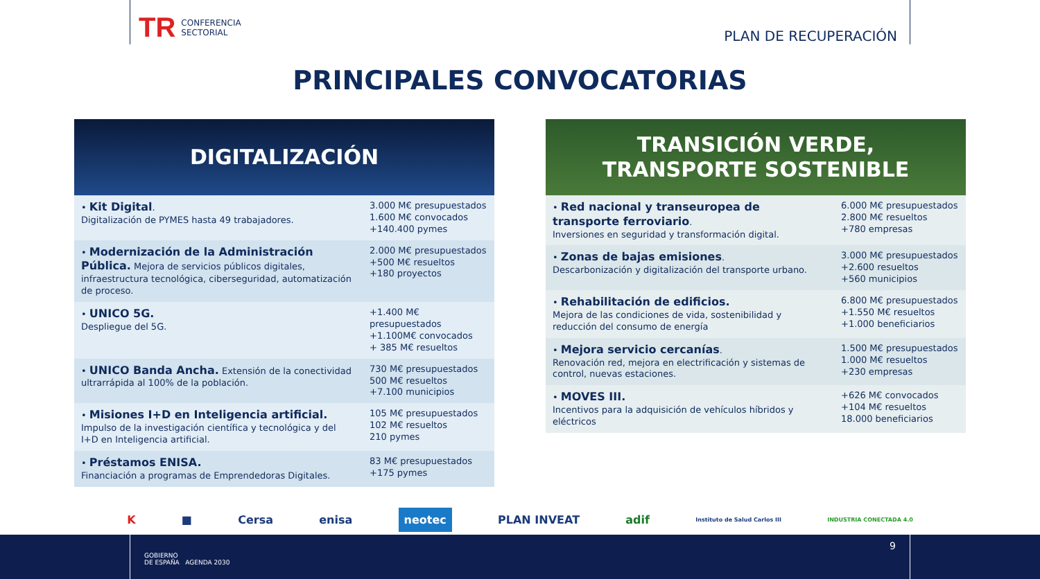TR
CONFERENCIA
SECTORIAL
PLAN DE RECUPERACIÓN
PRINCIPALES CONVOCATORIAS
DIGITALIZACIÓN
| • Kit Digital . Digitalización de PYMES hasta 49 trabajadores. | 3.000 M€ presupuestados 1.600 M€ convocados +140.400 pymes |
| • Modernización de la Administración Pública. Mejora de servicios públicos digitales, infraestructura tecnológica, ciberseguridad, automatización de proceso. | 2.000 M€ presupuestados +500 M€ resueltos +180 proyectos |
| • UNICO 5G. Despliegue del 5G. | +1.400 M€ presupuestados +1.100M€ convocados + 385 M€ resueltos |
| • UNICO Banda Ancha. Extensión de la conectividad ultrarrápida al 100% de la población. | 730 M€ presupuestados 500 M€ resueltos +7.100 municipios |
| • Misiones I+D en Inteligencia artificial. Impulso de la investigación científica y tecnológica y del I+D en Inteligencia artificial. | 105 M€ presupuestados 102 M€ resueltos 210 pymes |
| • Préstamos ENISA. Financiación a programas de Emprendedoras Digitales. | 83 M€ presupuestados +175 pymes |
TRANSICIÓN VERDE,
TRANSPORTE SOSTENIBLE
| • Red nacional y transeuropea de transporte ferroviario . Inversiones en seguridad y transformación digital. | 6.000 M€ presupuestados 2.800 M€ resueltos +780 empresas |
| • Zonas de bajas emisiones . Descarbonización y digitalización del transporte urbano. | 3.000 M€ presupuestados +2.600 resueltos +560 municipios |
| • Rehabilitación de edificios. Mejora de las condiciones de vida, sostenibilidad y reducción del consumo de energía | 6.800 M€ presupuestados +1.550 M€ resueltos +1.000 beneficiarios |
| • Mejora servicio cercanías . Renovación red, mejora en electrificación y sistemas de control, nuevas estaciones. | 1.500 M€ presupuestados 1.000 M€ resueltos +230 empresas |
| • MOVES III. Incentivos para la adquisición de vehículos híbridos y eléctricos | +626 M€ convocados +104 M€ resueltos 18.000 beneficiarios |
K ■ Cersa enisa neotec PLAN INVEAT adif Instituto de Salud Carlos III INDUSTRIA CONECTADA 4.0
GOBIERNO
DE ESPAÑA AGENDA 2030
9